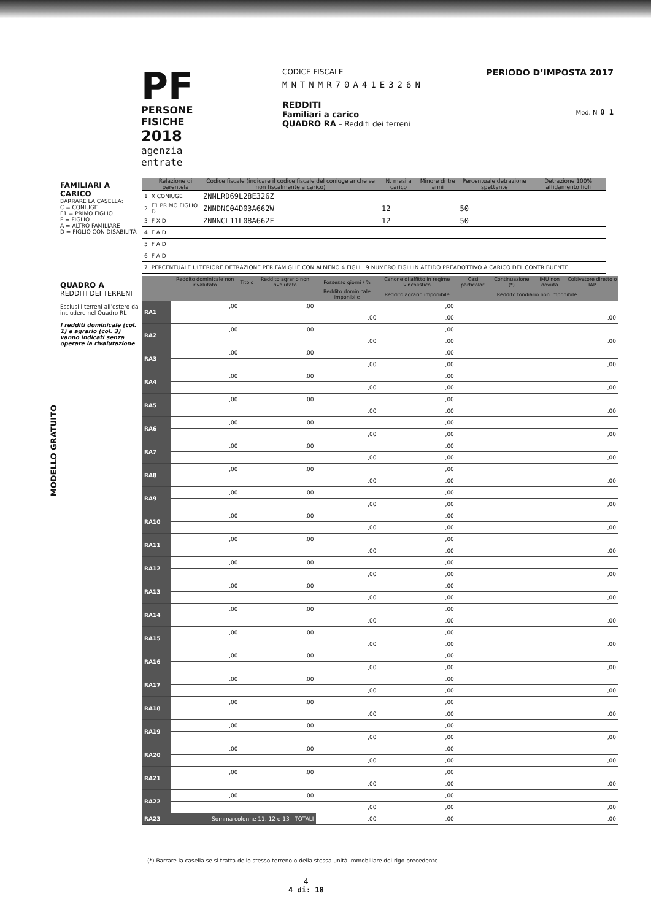PF
PERSONE FISICHE
2018
agenzia
entrate
CODICE FISCALE
MNTNMR70A41E326N
REDDITI
Familiari a carico
QUADRO RA – Redditi dei terreni
PERIODO D’IMPOSTA 2017
Mod. N 0 1
FAMILIARI A CARICO
BARRARE LA CASELLA:
C = CONIUGE
F1 = PRIMO FIGLIO
F = FIGLIO
A = ALTRO FAMILIARE
D = FIGLIO CON DISABILITÀ
QUADRO A
REDDITI DEI TERRENI
Esclusi i terreni all’estero da includere nel Quadro RL
I redditi dominicale (col. 1) e agrario (col. 3) vanno indicati senza operare la rivalutazione
MODELLO GRATUITO
| | Relazione di parentela | Codice fiscale (indicare il codice fiscale del coniuge anche se non fiscalmente a carico) | N. mesi a carico | Minore di tre anni | Percentuale detrazione spettante | Detrazione 100% affidamento figli |
| --- | --- | --- | --- | --- | --- | --- |
| 1 | X CONIUGE | ZNNLRD69L28E326Z | | | | |
| 2 | F1 PRIMO FIGLIO D | ZNNDNC04D03A662W | 12 | | 50 | |
| 3 | F X D | ZNNNCL11L08A662F | 12 | | 50 | |
| 4 | F A D | | | | | |
| 5 | F A D | | | | | |
| 6 | F A D | | | | | |
| 7 | PERCENTUALE ULTERIORE DETRAZIONE PER FAMIGLIE CON ALMENO 4 FIGLI 9 NUMERO FIGLI IN AFFIDO PREADOTTIVO A CARICO DEL CONTRIBUENTE | | | | | |
| | Reddito dominicale non rivalutato | Titolo | Reddito agrario non rivalutato | Possesso giorni / % | Canone di affitto in regime vincolistico | Casi particolari | Continuazione (*) | IMU non dovuta | Coltivatore diretto o IAP |
| --- | --- | --- | --- | --- | --- | --- | --- | --- | --- |
| | | | | Reddito dominicale imponibile | Reddito agrario imponibile | Reddito fondiario non imponibile | | | |
| RA1 | ,00 | | ,00 | | ,00 | | | | |
| | | | | ,00 | ,00 | ,00 | | | |
| RA2 | ,00 | | ,00 | | ,00 | | | | |
| | | | | ,00 | ,00 | ,00 | | | |
| RA3 | ,00 | | ,00 | | ,00 | | | | |
| | | | | ,00 | ,00 | ,00 | | | |
| RA4 | ,00 | | ,00 | | ,00 | | | | |
| | | | | ,00 | ,00 | ,00 | | | |
| RA5 | ,00 | | ,00 | | ,00 | | | | |
| | | | | ,00 | ,00 | ,00 | | | |
| RA6 | ,00 | | ,00 | | ,00 | | | | |
| | | | | ,00 | ,00 | ,00 | | | |
| RA7 | ,00 | | ,00 | | ,00 | | | | |
| | | | | ,00 | ,00 | ,00 | | | |
| RA8 | ,00 | | ,00 | | ,00 | | | | |
| | | | | ,00 | ,00 | ,00 | | | |
| RA9 | ,00 | | ,00 | | ,00 | | | | |
| | | | | ,00 | ,00 | ,00 | | | |
| RA10 | ,00 | | ,00 | | ,00 | | | | |
| | | | | ,00 | ,00 | ,00 | | | |
| RA11 | ,00 | | ,00 | | ,00 | | | | |
| | | | | ,00 | ,00 | ,00 | | | |
| RA12 | ,00 | | ,00 | | ,00 | | | | |
| | | | | ,00 | ,00 | ,00 | | | |
| RA13 | ,00 | | ,00 | | ,00 | | | | |
| | | | | ,00 | ,00 | ,00 | | | |
| RA14 | ,00 | | ,00 | | ,00 | | | | |
| | | | | ,00 | ,00 | ,00 | | | |
| RA15 | ,00 | | ,00 | | ,00 | | | | |
| | | | | ,00 | ,00 | ,00 | | | |
| RA16 | ,00 | | ,00 | | ,00 | | | | |
| | | | | ,00 | ,00 | ,00 | | | |
| RA17 | ,00 | | ,00 | | ,00 | | | | |
| | | | | ,00 | ,00 | ,00 | | | |
| RA18 | ,00 | | ,00 | | ,00 | | | | |
| | | | | ,00 | ,00 | ,00 | | | |
| RA19 | ,00 | | ,00 | | ,00 | | | | |
| | | | | ,00 | ,00 | ,00 | | | |
| RA20 | ,00 | | ,00 | | ,00 | | | | |
| | | | | ,00 | ,00 | ,00 | | | |
| RA21 | ,00 | | ,00 | | ,00 | | | | |
| | | | | ,00 | ,00 | ,00 | | | |
| RA22 | ,00 | | ,00 | | ,00 | | | | |
| | | | | ,00 | ,00 | ,00 | | | |
| RA23 | Somma colonne 11, 12 e 13 TOTALI | | | ,00 | ,00 | ,00 | | | |
(*) Barrare la casella se si tratta dello stesso terreno o della stessa unità immobiliare del rigo precedente
4
4 di: 18